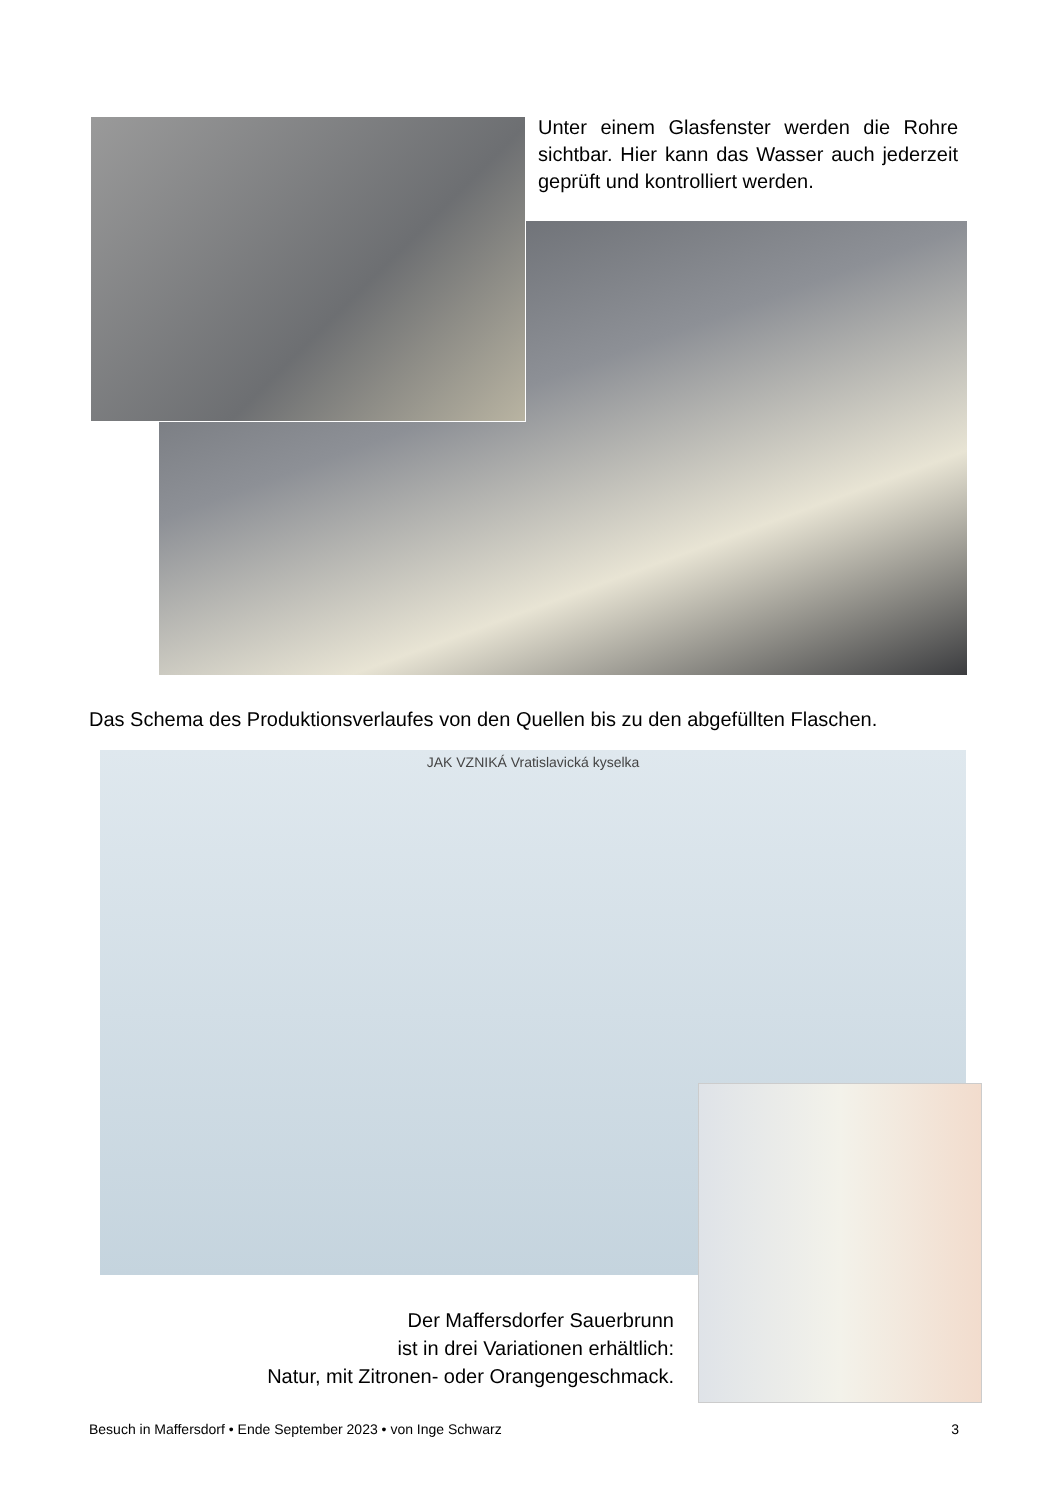Unter einem Glasfenster werden die Rohre sichtbar. Hier kann das Wasser auch jederzeit geprüft und kontrolliert werden.
Das Schema des Produktionsverlaufes von den Quellen bis zu den abgefüllten Flaschen.
JAK VZNIKÁ Vratislavická kyselka
Der Maffersdorfer Sauerbrunn
ist in drei Variationen erhältlich:
Natur, mit Zitronen- oder Orangengeschmack.
Besuch in Maffersdorf • Ende September 2023 • von Inge Schwarz 3